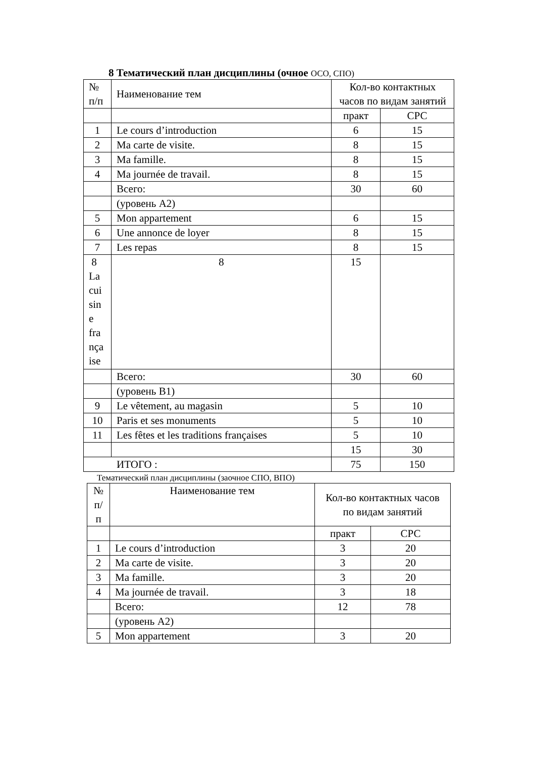8 Тематический план дисциплины (очное ОСО, СПО)
| № п/п | Наименование тем | Кол-во контактных часов по видам занятий | |
| --- | --- | --- | --- |
| | | практ | СРС |
| 1 | Le cours d’introduction | 6 | 15 |
| 2 | Ma carte de visite. | 8 | 15 |
| 3 | Ma famille. | 8 | 15 |
| 4 | Ma journée de travail. | 8 | 15 |
| | Всего: | 30 | 60 |
| | (уровень A2) | | |
| 5 | Mon appartement | 6 | 15 |
| 6 | Une annonce de loyer | 8 | 15 |
| 7 | Les repas | 8 | 15 |
| 8 La cui sin e fra nça ise | 8 | 15 | |
| | Всего: | 30 | 60 |
| | (уровень B1) | | |
| 9 | Le vêtement, au magasin | 5 | 10 |
| 10 | Paris et ses monuments | 5 | 10 |
| 11 | Les fêtes et les traditions françaises | 5 | 10 |
| | | 15 | 30 |
| ИТОГО : | | 75 | 150 |
Тематический план дисциплины (заочное СПО, ВПО)
| № п/п | Наименование тем | Кол-во контактных часов по видам занятий | |
| --- | --- | --- | --- |
| | | практ | СРС |
| 1 | Le cours d’introduction | 3 | 20 |
| 2 | Ma carte de visite. | 3 | 20 |
| 3 | Ma famille. | 3 | 20 |
| 4 | Ma journée de travail. | 3 | 18 |
| | Всего: | 12 | 78 |
| | (уровень A2) | | |
| 5 | Mon appartement | 3 | 20 |